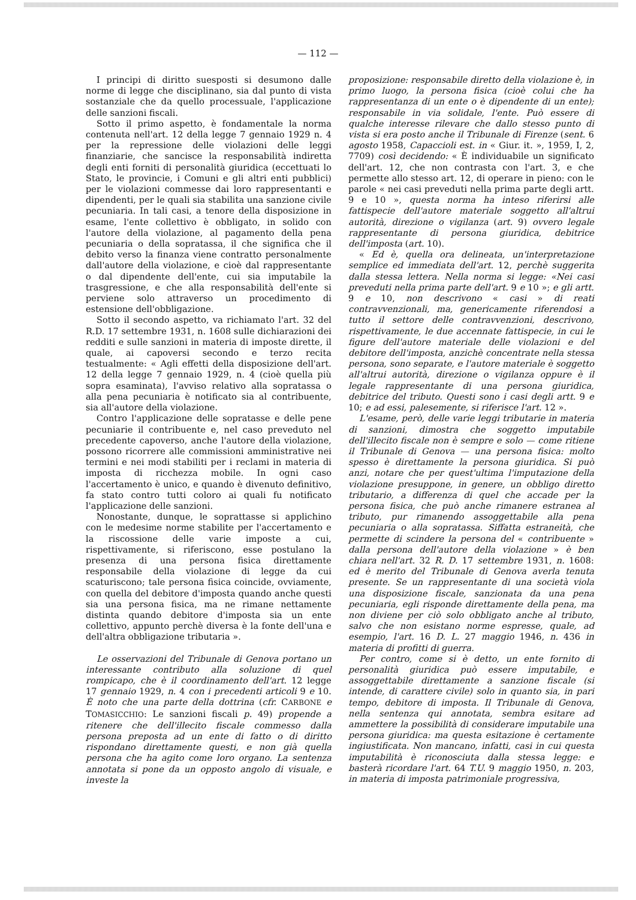— 112 —
I principi di diritto suesposti si desumono dalle norme di legge che disciplinano, sia dal punto di vista sostanziale che da quello processuale, l'applicazione delle sanzioni fiscali.
Sotto il primo aspetto, è fondamentale la norma contenuta nell'art. 12 della legge 7 gennaio 1929 n. 4 per la repressione delle violazioni delle leggi finanziarie, che sancisce la responsabilità indiretta degli enti forniti di personalità giuridica (eccettuati lo Stato, le provincie, i Comuni e gli altri enti pubblici) per le violazioni commesse dai loro rappresentanti e dipendenti, per le quali sia stabilita una sanzione civile pecuniaria. In tali casi, a tenore della disposizione in esame, l'ente collettivo è obbligato, in solido con l'autore della violazione, al pagamento della pena pecuniaria o della sopratassa, il che significa che il debito verso la finanza viene contratto personalmente dall'autore della violazione, e cioè dal rappresentante o dal dipendente dell'ente, cui sia imputabile la trasgressione, e che alla responsabilità dell'ente si perviene solo attraverso un procedimento di estensione dell'obbligazione.
Sotto il secondo aspetto, va richiamato l'art. 32 del R.D. 17 settembre 1931, n. 1608 sulle dichiarazioni dei redditi e sulle sanzioni in materia di imposte dirette, il quale, ai capoversi secondo e terzo recita testualmente: « Agli effetti della disposizione dell'art. 12 della legge 7 gennaio 1929, n. 4 (cioè quella più sopra esaminata), l'avviso relativo alla sopratassa o alla pena pecuniaria è notificato sia al contribuente, sia all'autore della violazione.
Contro l'applicazione delle sopratasse e delle pene pecuniarie il contribuente e, nel caso preveduto nel precedente capoverso, anche l'autore della violazione, possono ricorrere alle commissioni amministrative nei termini e nei modi stabiliti per i reclami in materia di imposta di ricchezza mobile. In ogni caso l'accertamento è unico, e quando è divenuto definitivo, fa stato contro tutti coloro ai quali fu notificato l'applicazione delle sanzioni.
Nonostante, dunque, le soprattasse si applichino con le medesime norme stabilite per l'accertamento e la riscossione delle varie imposte a cui, rispettivamente, si riferiscono, esse postulano la presenza di una persona fisica direttamente responsabile della violazione di legge da cui scaturiscono; tale persona fisica coincide, ovviamente, con quella del debitore d'imposta quando anche questi sia una persona fisica, ma ne rimane nettamente distinta quando debitore d'imposta sia un ente collettivo, appunto perchè diversa è la fonte dell'una e dell'altra obbligazione tributaria ».
Le osservazioni del Tribunale di Genova portano un interessante contributo alla soluzione di quel rompicapo, che è il coordinamento dell'art. 12 legge 17 gennaio 1929, n. 4 con i precedenti articoli 9 e 10. È noto che una parte della dottrina (cfr. CARBONE e TOMASICCHIO: Le sanzioni fiscali p. 49) propende a ritenere che dell'illecito fiscale commesso dalla persona preposta ad un ente di fatto o di diritto rispondano direttamente questi, e non già quella persona che ha agito come loro organo. La sentenza annotata si pone da un opposto angolo di visuale, e investe la
proposizione: responsabile diretto della violazione è, in primo luogo, la persona fisica (cioè colui che ha rappresentanza di un ente o è dipendente di un ente); responsabile in via solidale, l'ente. Può essere di qualche interesse rilevare che dallo stesso punto di vista si era posto anche il Tribunale di Firenze (sent. 6 agosto 1958, Capaccioli est. in « Giur. it. », 1959, I, 2, 7709) così decidendo: « È individuabile un significato dell'art. 12, che non contrasta con l'art. 3, e che permette allo stesso art. 12, di operare in pieno: con le parole « nei casi preveduti nella prima parte degli artt. 9 e 10 », questa norma ha inteso riferirsi alle fattispecie dell'autore materiale soggetto all'altrui autorità, direzione o vigilanza (art. 9) ovvero legale rappresentante di persona giuridica, debitrice dell'imposta (art. 10).
« Ed è, quella ora delineata, un'interpretazione semplice ed immediata dell'art. 12, perchè suggerita dalla stessa lettera. Nella norma si legge: «Nei casi preveduti nella prima parte dell'art. 9 e 10 »; e gli artt. 9 e 10, non descrivono « casi » di reati contravvenzionali, ma, genericamente riferendosi a tutto il settore delle contravvenzioni, descrivono, rispettivamente, le due accennate fattispecie, in cui le figure dell'autore materiale delle violazioni e del debitore dell'imposta, anzichè concentrate nella stessa persona, sono separate, e l'autore materiale è soggetto all'altrui autorità, direzione o vigilanza oppure è il legale rappresentante di una persona giuridica, debitrice del tributo. Questi sono i casi degli artt. 9 e 10; e ad essi, palesemente, si riferisce l'art. 12 ».
L'esame, però, delle varie leggi tributarie in materia di sanzioni, dimostra che soggetto imputabile dell'illecito fiscale non è sempre e solo — come ritiene il Tribunale di Genova — una persona fisica: molto spesso è direttamente la persona giuridica. Si può anzi, notare che per quest'ultima l'imputazione della violazione presuppone, in genere, un obbligo diretto tributario, a differenza di quel che accade per la persona fisica, che può anche rimanere estranea al tributo, pur rimanendo assoggettabile alla pena pecuniaria o alla sopratassa. Siffatta estraneità, che permette di scindere la persona del « contribuente » dalla persona dell'autore della violazione » è ben chiara nell'art. 32 R. D. 17 settembre 1931, n. 1608: ed è merito del Tribunale di Genova averla tenuta presente. Se un rappresentante di una società viola una disposizione fiscale, sanzionata da una pena pecuniaria, egli risponde direttamente della pena, ma non diviene per ciò solo obbligato anche al tributo, salvo che non esistano norme espresse, quale, ad esempio, l'art. 16 D. L. 27 maggio 1946, n. 436 in materia di profitti di guerra.
Per contro, come si è detto, un ente fornito di personalità giuridica può essere imputabile, e assoggettabile direttamente a sanzione fiscale (si intende, di carattere civile) solo in quanto sia, in pari tempo, debitore di imposta. Il Tribunale di Genova, nella sentenza qui annotata, sembra esitare ad ammettere la possibilità di considerare imputabile una persona giuridica: ma questa esitazione è certamente ingiustificata. Non mancano, infatti, casi in cui questa imputabilità è riconosciuta dalla stessa legge: e basterà ricordare l'art. 64 T.U. 9 maggio 1950, n. 203, in materia di imposta patrimoniale progressiva,